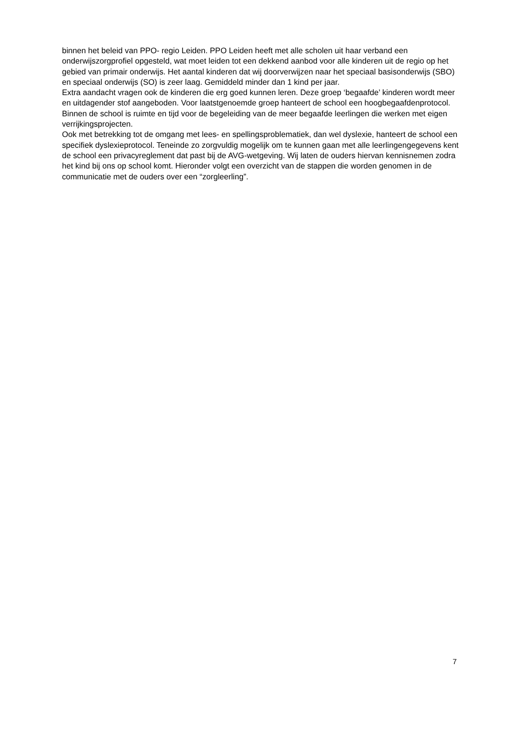binnen het beleid van PPO- regio Leiden. PPO Leiden heeft met alle scholen uit haar verband een onderwijszorgprofiel opgesteld, wat moet leiden tot een dekkend aanbod voor alle kinderen uit de regio op het gebied van primair onderwijs. Het aantal kinderen dat wij doorverwijzen naar het speciaal basisonderwijs (SBO) en speciaal onderwijs (SO) is zeer laag. Gemiddeld minder dan 1 kind per jaar.
Extra aandacht vragen ook de kinderen die erg goed kunnen leren. Deze groep ‘begaafde’ kinderen wordt meer en uitdagender stof aangeboden. Voor laatstgenoemde groep hanteert de school een hoogbegaafdenprotocol. Binnen de school is ruimte en tijd voor de begeleiding van de meer begaafde leerlingen die werken met eigen verrijkingsprojecten.
Ook met betrekking tot de omgang met lees- en spellingsproblematiek, dan wel dyslexie, hanteert de school een specifiek dyslexieprotocol. Teneinde zo zorgvuldig mogelijk om te kunnen gaan met alle leerlingengegevens kent de school een privacyreglement dat past bij de AVG-wetgeving. Wij laten de ouders hiervan kennisnemen zodra het kind bij ons op school komt. Hieronder volgt een overzicht van de stappen die worden genomen in de communicatie met de ouders over een “zorgleerling”.
7